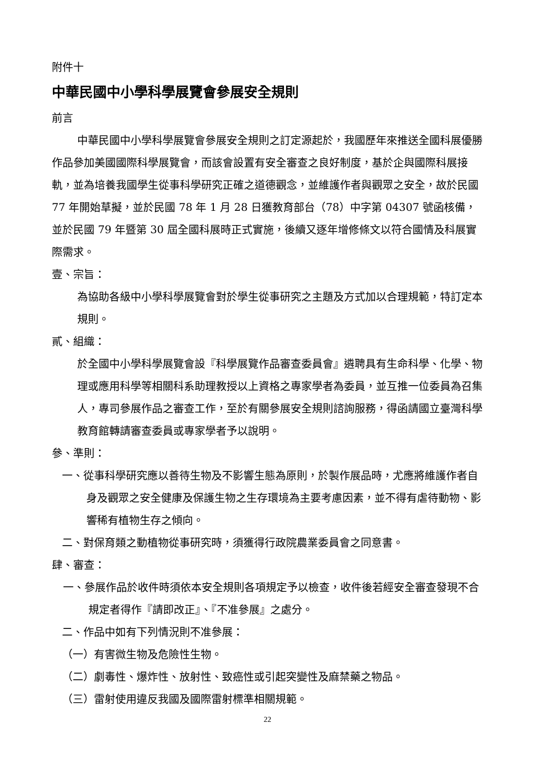附件十
中華民國中小學科學展覽會參展安全規則
前言
中華民國中小學科學展覽會參展安全規則之訂定源起於，我國歷年來推送全國科展優勝作品參加美國國際科學展覽會，而該會設置有安全審查之良好制度，基於企與國際科展接軌，並為培養我國學生從事科學研究正確之道德觀念，並維護作者與觀眾之安全，故於民國 77 年開始草擬，並於民國 78 年 1 月 28 日獲教育部台（78）中字第 04307 號函核備，並於民國 79 年暨第 30 屆全國科展時正式實施，後續又逐年增修條文以符合國情及科展實際需求。
壹、宗旨：
為協助各級中小學科學展覽會對於學生從事研究之主題及方式加以合理規範，特訂定本規則。
貳、組織：
於全國中小學科學展覽會設『科學展覽作品審查委員會』遴聘具有生命科學、化學、物理或應用科學等相關科系助理教授以上資格之專家學者為委員，並互推一位委員為召集人，專司參展作品之審查工作，至於有關參展安全規則諮詢服務，得函請國立臺灣科學教育館轉請審查委員或專家學者予以說明。
參、準則：
一、從事科學研究應以善待生物及不影響生態為原則，於製作展品時，尤應將維護作者自身及觀眾之安全健康及保護生物之生存環境為主要考慮因素，並不得有虐待動物、影響稀有植物生存之傾向。
二、對保育類之動植物從事研究時，須獲得行政院農業委員會之同意書。
肆、審查：
一、參展作品於收件時須依本安全規則各項規定予以檢查，收件後若經安全審查發現不合規定者得作『請即改正』、『不准參展』之處分。
二、作品中如有下列情況則不准參展：
（一）有害微生物及危險性生物。
（二）劇毒性、爆炸性、放射性、致癌性或引起突變性及麻禁藥之物品。
（三）雷射使用違反我國及國際雷射標準相關規範。
22